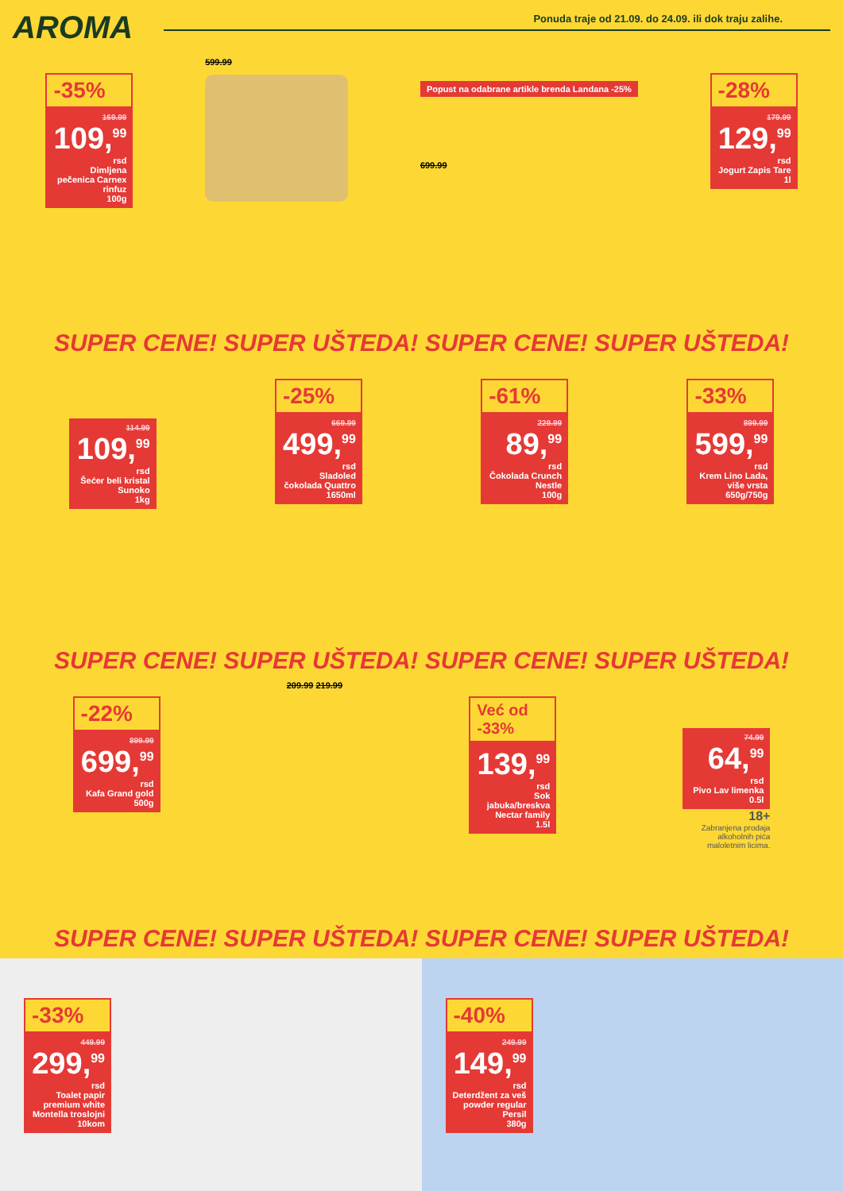AROMA
Ponuda traje od 21.09. do 24.09. ili dok traju zalihe.
-35%
169.99
109,<sup>99</sup>
rsd
Dimljena pečenica Carnex rinfuz
100g
599.99
Popust na odabrane artikle brenda Landana -25%
699.99
-28%
179.99
129,<sup>99</sup>
rsd
Jogurt Zapis Tare
1l
SUPER CENE! SUPER UŠTEDA! SUPER CENE! SUPER UŠTEDA!
114.99
109,<sup>99</sup>
rsd
Šećer beli kristal Sunoko
1kg
-25%
669.99
499,<sup>99</sup>
rsd
Sladoled čokolada Quattro
1650ml
-61%
229.99
89,<sup>99</sup>
rsd
Čokolada Crunch Nestle
100g
-33%
899.99
599,<sup>99</sup>
rsd
Krem Lino Lada, više vrsta
650g/750g
SUPER CENE! SUPER UŠTEDA! SUPER CENE! SUPER UŠTEDA!
-22%
899.99
699,<sup>99</sup>
rsd
Kafa Grand gold
500g
209.99 219.99
Već od -33%
139,<sup>99</sup>
rsd
Sok jabuka/breskva Nectar family
1.5l
74.99
64,<sup>99</sup>
rsd
Pivo Lav limenka
0.5l
18+
Zabranjena prodaja alkoholnih pića maloletnim licima.
SUPER CENE! SUPER UŠTEDA! SUPER CENE! SUPER UŠTEDA!
-33%
449.99
299,<sup>99</sup>
rsd
Toalet papir premium white Montella troslojni
10kom
-40%
249.99
149,<sup>99</sup>
rsd
Deterdžent za veš powder regular Persil
380g